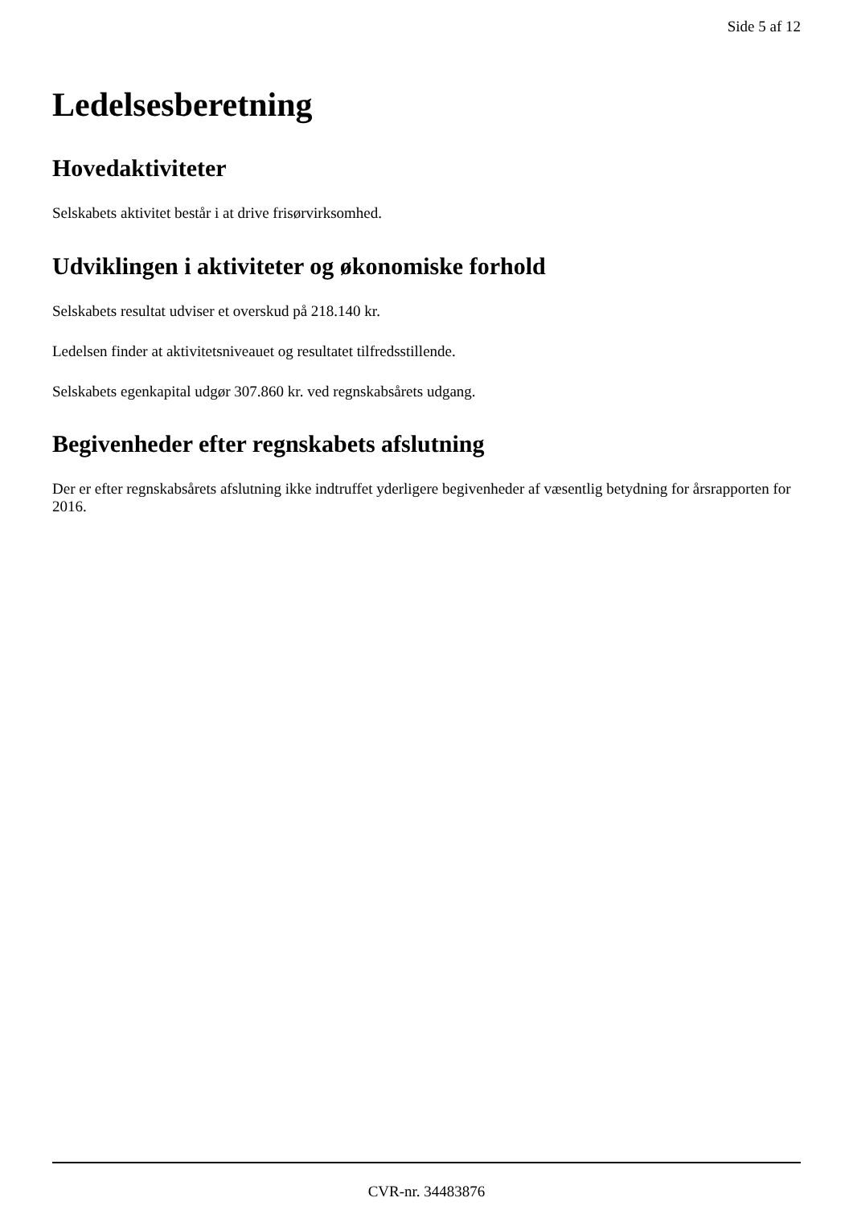Side 5 af 12
Ledelsesberetning
Hovedaktiviteter
Selskabets aktivitet består i at drive frisørvirksomhed.
Udviklingen i aktiviteter og økonomiske forhold
Selskabets resultat udviser et overskud på 218.140 kr.
Ledelsen finder at aktivitetsniveauet og resultatet tilfredsstillende.
Selskabets egenkapital udgør 307.860 kr. ved regnskabsårets udgang.
Begivenheder efter regnskabets afslutning
Der er efter regnskabsårets afslutning ikke indtruffet yderligere begivenheder af væsentlig betydning for årsrapporten for 2016.
CVR-nr. 34483876